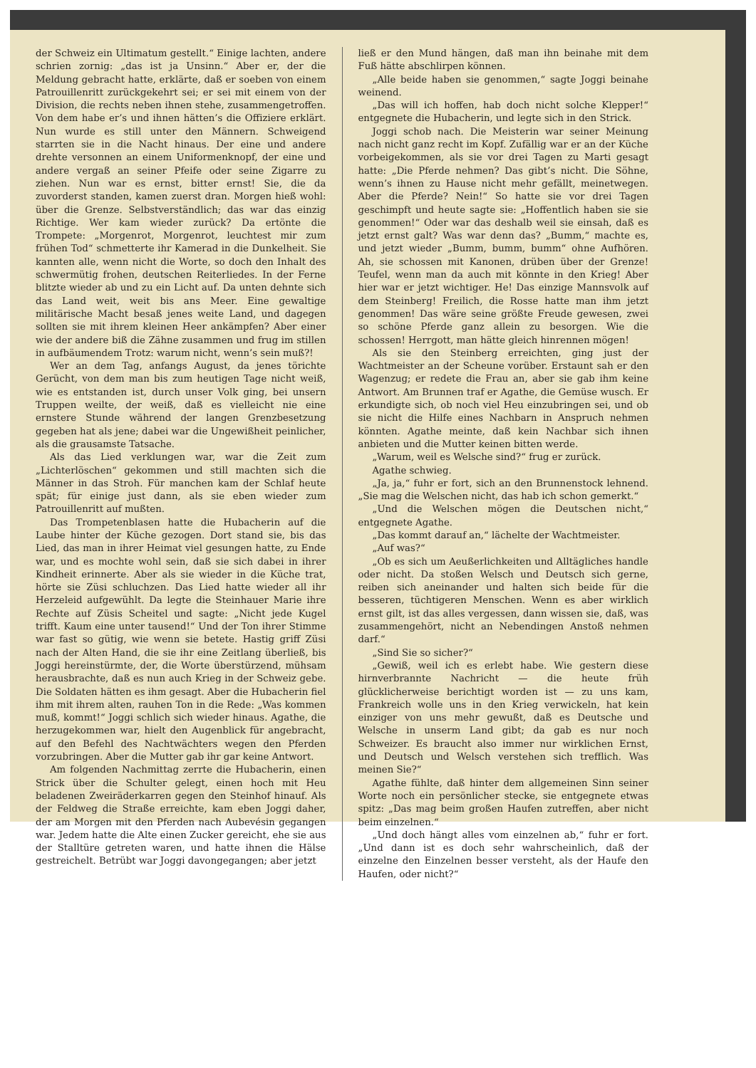der Schweiz ein Ultimatum gestellt.“ Einige lachten, andere schrien zornig: „das ist ja Unsinn.“ Aber er, der die Meldung gebracht hatte, erklärte, daß er soeben von einem Patrouillenritt zurückgekehrt sei; er sei mit einem von der Division, die rechts neben ihnen stehe, zusammengetroffen. Von dem habe er’s und ihnen hätten’s die Offiziere erklärt. Nun wurde es still unter den Männern. Schweigend starrten sie in die Nacht hinaus. Der eine und andere drehte versonnen an einem Uniformenknopf, der eine und andere vergaß an seiner Pfeife oder seine Zigarre zu ziehen. Nun war es ernst, bitter ernst! Sie, die da zuvorderst standen, kamen zuerst dran. Morgen hieß wohl: über die Grenze. Selbstverständlich; das war das einzig Richtige. Wer kam wieder zurück? Da ertönte die Trompete: „Morgenrot, Morgenrot, leuchtest mir zum frühen Tod“ schmetterte ihr Kamerad in die Dunkelheit. Sie kannten alle, wenn nicht die Worte, so doch den Inhalt des schwermütig frohen, deutschen Reiterliedes. In der Ferne blitzte wieder ab und zu ein Licht auf. Da unten dehnte sich das Land weit, weit bis ans Meer. Eine gewaltige militärische Macht besaß jenes weite Land, und dagegen sollten sie mit ihrem kleinen Heer ankämpfen? Aber einer wie der andere biß die Zähne zusammen und frug im stillen in aufbäumendem Trotz: warum nicht, wenn’s sein muß?!
Wer an dem Tag, anfangs August, da jenes törichte Gerücht, von dem man bis zum heutigen Tage nicht weiß, wie es entstanden ist, durch unser Volk ging, bei unsern Truppen weilte, der weiß, daß es vielleicht nie eine ernstere Stunde während der langen Grenzbesetzung gegeben hat als jene; dabei war die Ungewißheit peinlicher, als die grausamste Tatsache.
Als das Lied verklungen war, war die Zeit zum „Lichterlöschen“ gekommen und still machten sich die Männer in das Stroh. Für manchen kam der Schlaf heute spät; für einige just dann, als sie eben wieder zum Patrouillenritt auf mußten.
Das Trompetenblasen hatte die Hubacherin auf die Laube hinter der Küche gezogen. Dort stand sie, bis das Lied, das man in ihrer Heimat viel gesungen hatte, zu Ende war, und es mochte wohl sein, daß sie sich dabei in ihrer Kindheit erinnerte. Aber als sie wieder in die Küche trat, hörte sie Züsi schluchzen. Das Lied hatte wieder all ihr Herzeleid aufgewühlt. Da legte die Steinhauer Marie ihre Rechte auf Züsis Scheitel und sagte: „Nicht jede Kugel trifft. Kaum eine unter tausend!“ Und der Ton ihrer Stimme war fast so gütig, wie wenn sie betete. Hastig griff Züsi nach der Alten Hand, die sie ihr eine Zeitlang überließ, bis Joggi hereinstürmte, der, die Worte überstürzend, mühsam herausbrachte, daß es nun auch Krieg in der Schweiz gebe. Die Soldaten hätten es ihm gesagt. Aber die Hubacherin fiel ihm mit ihrem alten, rauhen Ton in die Rede: „Was kommen muß, kommt!“ Joggi schlich sich wieder hinaus. Agathe, die herzugekommen war, hielt den Augenblick für angebracht, auf den Befehl des Nachtwächters wegen den Pferden vorzubringen. Aber die Mutter gab ihr gar keine Antwort.
Am folgenden Nachmittag zerrte die Hubacherin, einen Strick über die Schulter gelegt, einen hoch mit Heu beladenen Zweiräderkarren gegen den Steinhof hinauf. Als der Feldweg die Straße erreichte, kam eben Joggi daher, der am Morgen mit den Pferden nach Aubevésin gegangen war. Jedem hatte die Alte einen Zucker gereicht, ehe sie aus der Stalltüre getreten waren, und hatte ihnen die Hälse gestreichelt. Betrübt war Joggi davongegangen; aber jetzt
ließ er den Mund hängen, daß man ihn beinahe mit dem Fuß hätte abschlirpen können.
„Alle beide haben sie genommen,“ sagte Joggi beinahe weinend.
„Das will ich hoffen, hab doch nicht solche Klepper!“ entgegnete die Hubacherin, und legte sich in den Strick.
Joggi schob nach. Die Meisterin war seiner Meinung nach nicht ganz recht im Kopf. Zufällig war er an der Küche vorbeigekommen, als sie vor drei Tagen zu Marti gesagt hatte: „Die Pferde nehmen? Das gibt’s nicht. Die Söhne, wenn’s ihnen zu Hause nicht mehr gefällt, meinetwegen. Aber die Pferde? Nein!“ So hatte sie vor drei Tagen geschimpft und heute sagte sie: „Hoffentlich haben sie sie genommen!“ Oder war das deshalb weil sie einsah, daß es jetzt ernst galt? Was war denn das? „Bumm,“ machte es, und jetzt wieder „Bumm, bumm, bumm“ ohne Aufhören. Ah, sie schossen mit Kanonen, drüben über der Grenze! Teufel, wenn man da auch mit könnte in den Krieg! Aber hier war er jetzt wichtiger. He! Das einzige Mannsvolk auf dem Steinberg! Freilich, die Rosse hatte man ihm jetzt genommen! Das wäre seine größte Freude gewesen, zwei so schöne Pferde ganz allein zu besorgen. Wie die schossen! Herrgott, man hätte gleich hinrennen mögen!
Als sie den Steinberg erreichten, ging just der Wachtmeister an der Scheune vorüber. Erstaunt sah er den Wagenzug; er redete die Frau an, aber sie gab ihm keine Antwort. Am Brunnen traf er Agathe, die Gemüse wusch. Er erkundigte sich, ob noch viel Heu einzubringen sei, und ob sie nicht die Hilfe eines Nachbarn in Anspruch nehmen könnten. Agathe meinte, daß kein Nachbar sich ihnen anbieten und die Mutter keinen bitten werde.
„Warum, weil es Welsche sind?“ frug er zurück.
Agathe schwieg.
„Ja, ja,“ fuhr er fort, sich an den Brunnenstock lehnend. „Sie mag die Welschen nicht, das hab ich schon gemerkt.“
„Und die Welschen mögen die Deutschen nicht,“ entgegnete Agathe.
„Das kommt darauf an,“ lächelte der Wachtmeister.
„Auf was?“
„Ob es sich um Aeußerlichkeiten und Alltägliches handle oder nicht. Da stoßen Welsch und Deutsch sich gerne, reiben sich aneinander und halten sich beide für die besseren, tüchtigeren Menschen. Wenn es aber wirklich ernst gilt, ist das alles vergessen, dann wissen sie, daß, was zusammengehört, nicht an Nebendingen Anstoß nehmen darf.“
„Sind Sie so sicher?“
„Gewiß, weil ich es erlebt habe. Wie gestern diese hirnverbrannte Nachricht — die heute früh glücklicherweise berichtigt worden ist — zu uns kam, Frankreich wolle uns in den Krieg verwickeln, hat kein einziger von uns mehr gewußt, daß es Deutsche und Welsche in unserm Land gibt; da gab es nur noch Schweizer. Es braucht also immer nur wirklichen Ernst, und Deutsch und Welsch verstehen sich trefflich. Was meinen Sie?“
Agathe fühlte, daß hinter dem allgemeinen Sinn seiner Worte noch ein persönlicher stecke, sie entgegnete etwas spitz: „Das mag beim großen Haufen zutreffen, aber nicht beim einzelnen.“
„Und doch hängt alles vom einzelnen ab,“ fuhr er fort. „Und dann ist es doch sehr wahrscheinlich, daß der einzelne den Einzelnen besser versteht, als der Haufe den Haufen, oder nicht?“